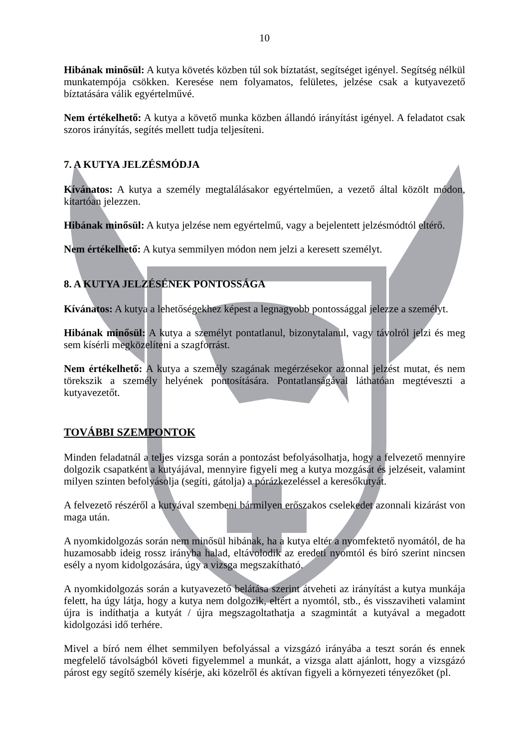10
Hibának minősül: A kutya követés közben túl sok bíztatást, segítséget igényel. Segítség nélkül munkatempója csökken. Keresése nem folyamatos, felületes, jelzése csak a kutyavezető bíztatására válik egyértelművé.
Nem értékelhető: A kutya a követő munka közben állandó irányítást igényel. A feladatot csak szoros irányítás, segítés mellett tudja teljesíteni.
7. A KUTYA JELZÉSMÓDJA
Kívánatos: A kutya a személy megtalálásakor egyértelműen, a vezető által közölt módon, kitartóan jelezzen.
Hibának minősül: A kutya jelzése nem egyértelmű, vagy a bejelentett jelzésmódtól eltérő.
Nem értékelhető: A kutya semmilyen módon nem jelzi a keresett személyt.
8. A KUTYA JELZÉSÉNEK PONTOSSÁGA
Kívánatos: A kutya a lehetőségekhez képest a legnagyobb pontossággal jelezze a személyt.
Hibának minősül: A kutya a személyt pontatlanul, bizonytalanul, vagy távolról jelzi és meg sem kísérli megközelíteni a szagforrást.
Nem értékelhető: A kutya a személy szagának megérzésekor azonnal jelzést mutat, és nem törekszik a személy helyének pontosítására. Pontatlanságával láthatóan megtéveszti a kutyavezetőt.
TOVÁBBI SZEMPONTOK
Minden feladatnál a teljes vizsga során a pontozást befolyásolhatja, hogy a felvezető mennyire dolgozik csapatként a kutyájával, mennyire figyeli meg a kutya mozgását és jelzéseit, valamint milyen szinten befolyásolja (segíti, gátolja) a pórázkezeléssel a keresőkutyát.
A felvezető részéről a kutyával szembeni bármilyen erőszakos cselekedet azonnali kizárást von maga után.
A nyomkidolgozás során nem minősül hibának, ha a kutya eltér a nyomfektető nyomától, de ha huzamosabb ideig rossz irányba halad, eltávolodik az eredeti nyomtól és bíró szerint nincsen esély a nyom kidolgozására, úgy a vizsga megszakítható.
A nyomkidolgozás során a kutyavezető belátása szerint átveheti az irányítást a kutya munkája felett, ha úgy látja, hogy a kutya nem dolgozik, eltért a nyomtól, stb., és visszaviheti valamint újra is indíthatja a kutyát / újra megszagoltathatja a szagmintát a kutyával a megadott kidolgozási idő terhére.
Mivel a bíró nem élhet semmilyen befolyással a vizsgázó irányába a teszt során és ennek megfelelő távolságból követi figyelemmel a munkát, a vizsga alatt ajánlott, hogy a vizsgázó párost egy segítő személy kísérje, aki közelről és aktívan figyeli a környezeti tényezőket (pl.